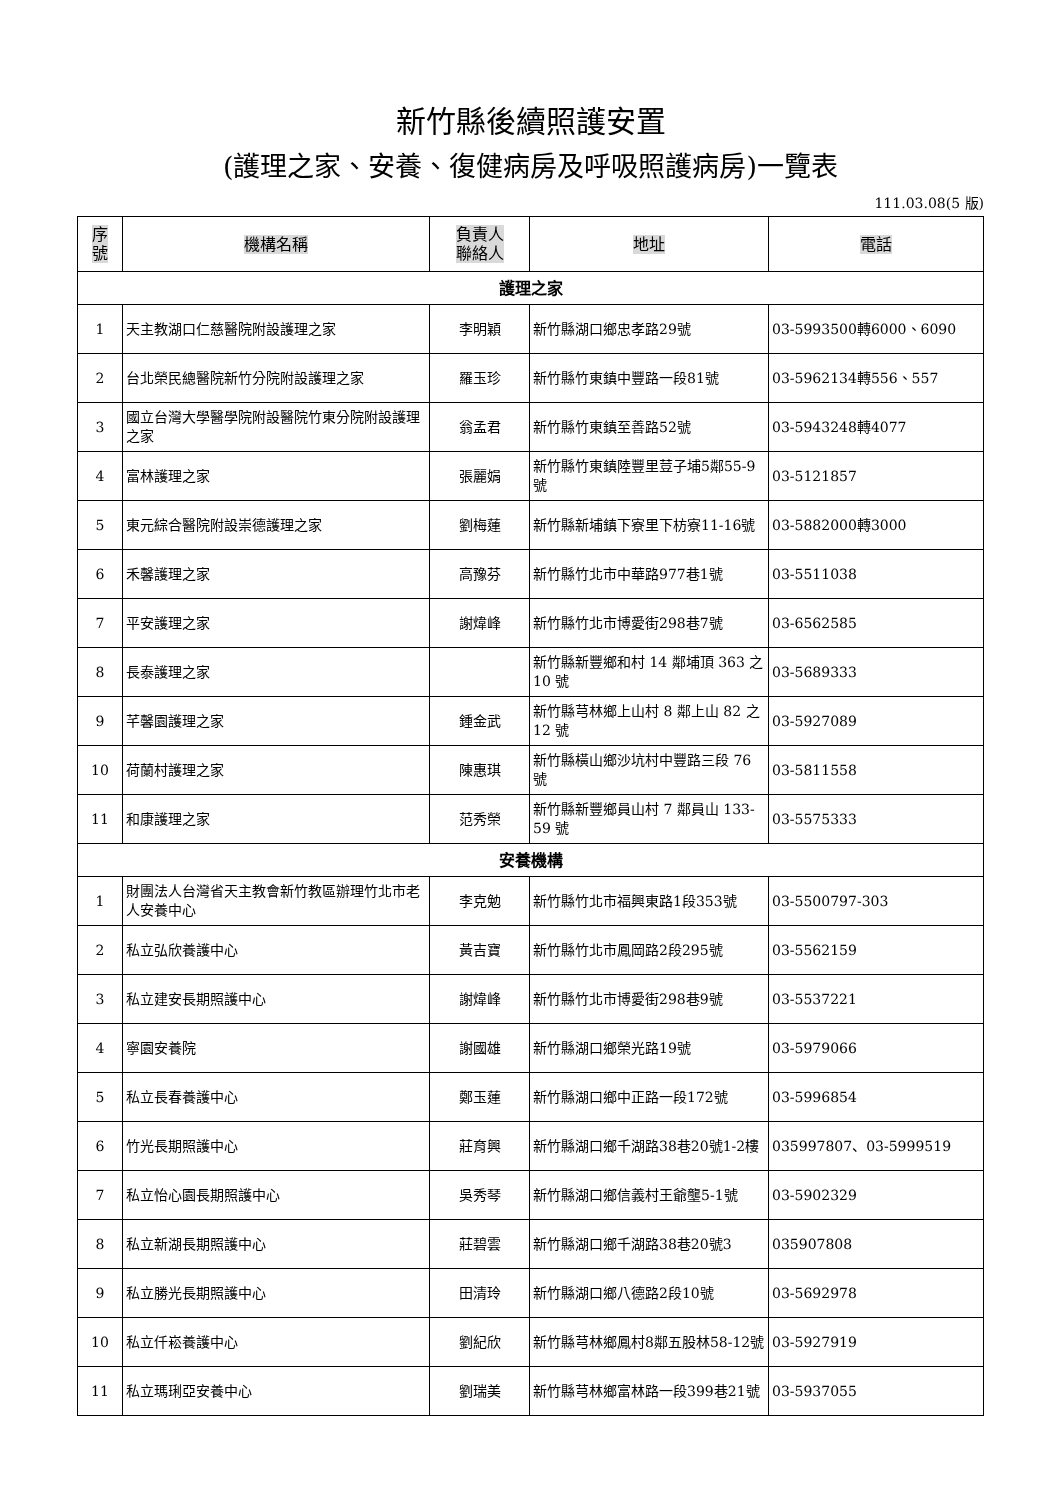新竹縣後續照護安置
(護理之家、安養、復健病房及呼吸照護病房)一覽表
111.03.08(5 版)
| 序 號 | 機構名稱 | 負責人 聯絡人 | 地址 | 電話 |
| --- | --- | --- | --- | --- |
| 護理之家 | | | | |
| 1 | 天主教湖口仁慈醫院附設護理之家 | 李明穎 | 新竹縣湖口鄉忠孝路29號 | 03-5993500轉6000、6090 |
| 2 | 台北榮民總醫院新竹分院附設護理之家 | 羅玉珍 | 新竹縣竹東鎮中豐路一段81號 | 03-5962134轉556、557 |
| 3 | 國立台灣大學醫學院附設醫院竹東分院附設護理之家 | 翁孟君 | 新竹縣竹東鎮至善路52號 | 03-5943248轉4077 |
| 4 | 富林護理之家 | 張麗娟 | 新竹縣竹東鎮陸豐里荳子埔5鄰55-9號 | 03-5121857 |
| 5 | 東元綜合醫院附設崇德護理之家 | 劉梅蓮 | 新竹縣新埔鎮下寮里下枋寮11-16號 | 03-5882000轉3000 |
| 6 | 禾馨護理之家 | 高豫芬 | 新竹縣竹北市中華路977巷1號 | 03-5511038 |
| 7 | 平安護理之家 | 謝煒峰 | 新竹縣竹北市博愛街298巷7號 | 03-6562585 |
| 8 | 長泰護理之家 | | 新竹縣新豐鄉和村 14 鄰埔頂 363 之 10 號 | 03-5689333 |
| 9 | 芊馨園護理之家 | 鍾金武 | 新竹縣芎林鄉上山村 8 鄰上山 82 之 12 號 | 03-5927089 |
| 10 | 荷蘭村護理之家 | 陳惠琪 | 新竹縣橫山鄉沙坑村中豐路三段 76 號 | 03-5811558 |
| 11 | 和康護理之家 | 范秀榮 | 新竹縣新豐鄉員山村 7 鄰員山 133-59 號 | 03-5575333 |
| 安養機構 | | | | |
| 1 | 財團法人台灣省天主教會新竹教區辦理竹北市老人安養中心 | 李克勉 | 新竹縣竹北市福興東路1段353號 | 03-5500797-303 |
| 2 | 私立弘欣養護中心 | 黃吉寶 | 新竹縣竹北市鳳岡路2段295號 | 03-5562159 |
| 3 | 私立建安長期照護中心 | 謝煒峰 | 新竹縣竹北市博愛街298巷9號 | 03-5537221 |
| 4 | 寧園安養院 | 謝國雄 | 新竹縣湖口鄉榮光路19號 | 03-5979066 |
| 5 | 私立長春養護中心 | 鄭玉蓮 | 新竹縣湖口鄉中正路一段172號 | 03-5996854 |
| 6 | 竹光長期照護中心 | 莊育興 | 新竹縣湖口鄉千湖路38巷20號1-2樓 | 035997807、03-5999519 |
| 7 | 私立怡心園長期照護中心 | 吳秀琴 | 新竹縣湖口鄉信義村王爺壟5-1號 | 03-5902329 |
| 8 | 私立新湖長期照護中心 | 莊碧雲 | 新竹縣湖口鄉千湖路38巷20號3 | 035907808 |
| 9 | 私立勝光長期照護中心 | 田清玲 | 新竹縣湖口鄉八德路2段10號 | 03-5692978 |
| 10 | 私立仟崧養護中心 | 劉紀欣 | 新竹縣芎林鄉鳳村8鄰五股林58-12號 | 03-5927919 |
| 11 | 私立瑪琍亞安養中心 | 劉瑞美 | 新竹縣芎林鄉富林路一段399巷21號 | 03-5937055 |